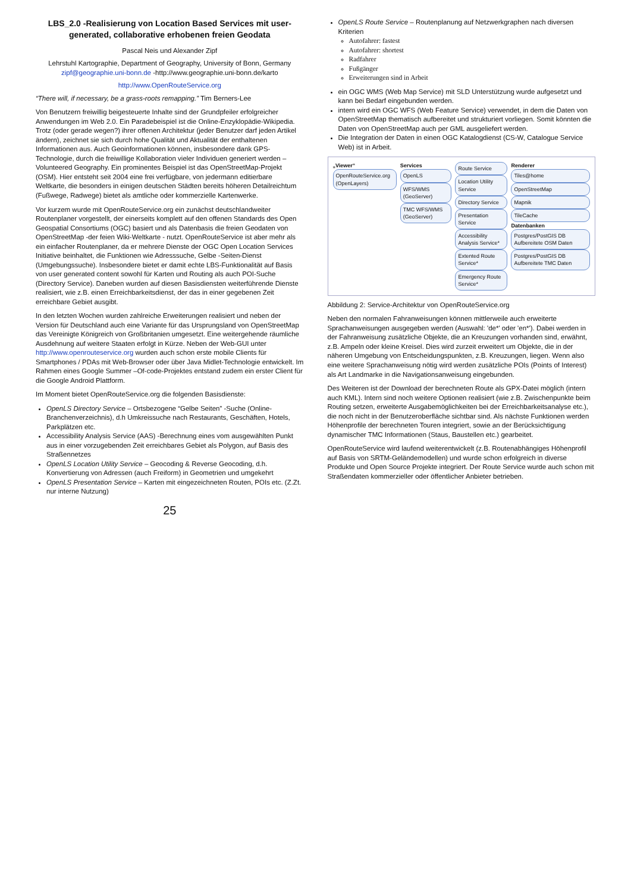LBS_2.0 -Realisierung von Location Based Services mit user-generated, collaborative erhobenen freien Geodata
Pascal Neis und Alexander Zipf
Lehrstuhl Kartographie, Department of Geography, University of Bonn, Germany
zipf@geographie.uni-bonn.de -http://www.geographie.uni-bonn.de/karto
http://www.OpenRouteService.org
“There will, if necessary, be a grass-roots remapping.” Tim Berners-Lee
Von Benutzern freiwillig beigesteuerte Inhalte sind der Grundpfeiler erfolgreicher Anwendungen im Web 2.0. Ein Paradebeispiel ist die Online-Enzyklopädie-Wikipedia. Trotz (oder gerade wegen?) ihrer offenen Architektur (jeder Benutzer darf jeden Artikel ändern), zeichnet sie sich durch hohe Qualität und Aktualität der enthaltenen Informationen aus. Auch Geoinformationen können, insbesondere dank GPS-Technologie, durch die freiwillige Kollaboration vieler Individuen generiert werden – Volunteered Geography. Ein prominentes Beispiel ist das OpenStreetMap-Projekt (OSM). Hier entsteht seit 2004 eine frei verfügbare, von jedermann editierbare Weltkarte, die besonders in einigen deutschen Städten bereits höheren Detailreichtum (Fußwege, Radwege) bietet als amtliche oder kommerzielle Kartenwerke.
Vor kurzem wurde mit OpenRouteService.org ein zunächst deutschlandweiter Routenplaner vorgestellt, der einerseits komplett auf den offenen Standards des Open Geospatial Consortiums (OGC) basiert und als Datenbasis die freien Geodaten von OpenStreetMap -der feien Wiki-Weltkarte - nutzt. OpenRouteService ist aber mehr als ein einfacher Routenplaner, da er mehrere Dienste der OGC Open Location Services Initiative beinhaltet, die Funktionen wie Adresssuche, Gelbe -Seiten-Dienst (Umgebungssuche). Insbesondere bietet er damit echte LBS-Funktionalität auf Basis von user generated content sowohl für Karten und Routing als auch POI-Suche (Directory Service). Daneben wurden auf diesen Basisdiensten weiterführende Dienste realisiert, wie z.B. einen Erreichbarkeitsdienst, der das in einer gegebenen Zeit erreichbare Gebiet ausgibt.
In den letzten Wochen wurden zahlreiche Erweiterungen realisiert und neben der Version für Deutschland auch eine Variante für das Ursprungsland von OpenStreetMap das Vereinigte Königreich von Großbritanien umgesetzt. Eine weitergehende räumliche Ausdehnung auf weitere Staaten erfolgt in Kürze. Neben der Web-GUI unter http://www.openrouteservice.org wurden auch schon erste mobile Clients für Smartphones / PDAs mit Web-Browser oder über Java Midlet-Technologie entwickelt. Im Rahmen eines Google Summer –Of-code-Projektes entstand zudem ein erster Client für die Google Android Plattform.
Im Moment bietet OpenRouteService.org die folgenden Basisdienste:
OpenLS Directory Service – Ortsbezogene “Gelbe Seiten” -Suche (Online-Branchenverzeichnis), d.h Umkreissuche nach Restaurants, Geschäften, Hotels, Parkplätzen etc.
Accessibility Analysis Service (AAS) -Berechnung eines vom ausgewählten Punkt aus in einer vorzugebenden Zeit erreichbares Gebiet als Polygon, auf Basis des Straßennetzes
OpenLS Location Utility Service – Geocoding & Reverse Geocoding, d.h. Konvertierung von Adressen (auch Freiform) in Geometrien und umgekehrt
OpenLS Presentation Service – Karten mit eingezeichneten Routen, POIs etc. (Z.Zt. nur interne Nutzung)
25
OpenLS Route Service – Routenplanung auf Netzwerkgraphen nach diversen Kriterien
Autofahrer: fastest
Autofahrer: shortest
Radfahrer
Fußgänger
Erweiterungen sind in Arbeit
ein OGC WMS (Web Map Service) mit SLD Unterstützung wurde aufgesetzt und kann bei Bedarf eingebunden werden.
intern wird ein OGC WFS (Web Feature Service) verwendet, in dem die Daten von OpenStreetMap thematisch aufbereitet und strukturiert vorliegen. Somit könnten die Daten von OpenStreetMap auch per GML ausgeliefert werden.
Die Integration der Daten in einen OGC Katalogdienst (CS-W, Catalogue Service Web) ist in Arbeit.
„Viewer“
OpenRouteService.org (OpenLayers)
Services
OpenLS
WFS/WMS (GeoServer)
TMC WFS/WMS (GeoServer)
Route Service
Location Utility Service
Directory Service
Presentation Service
Accessibility Analysis Service*
Extented Route Service*
Emergency Route Service*
Renderer
Tiles@home
OpenStreetMap
Mapnik
TileCache
Datenbanken
Postgres/PostGIS DB Aufbereitete OSM Daten
Postgres/PostGIS DB Aufbereitete TMC Daten
Abbildung 2: Service-Architektur von OpenRouteService.org
Neben den normalen Fahranweisungen können mittlerweile auch erweiterte Sprachanweisungen ausgegeben werden (Auswahl: 'de*' oder 'en*'). Dabei werden in der Fahranweisung zusätzliche Objekte, die an Kreuzungen vorhanden sind, erwähnt, z.B. Ampeln oder kleine Kreisel. Dies wird zurzeit erweitert um Objekte, die in der näheren Umgebung von Entscheidungspunkten, z.B. Kreuzungen, liegen. Wenn also eine weitere Sprachanweisung nötig wird werden zusätzliche POIs (Points of Interest) als Art Landmarke in die Navigationsanweisung eingebunden.
Des Weiteren ist der Download der berechneten Route als GPX-Datei möglich (intern auch KML). Intern sind noch weitere Optionen realisiert (wie z.B. Zwischenpunkte beim Routing setzen, erweiterte Ausgabemöglichkeiten bei der Erreichbarkeitsanalyse etc.), die noch nicht in der Benutzeroberfläche sichtbar sind. Als nächste Funktionen werden Höhenprofile der berechneten Touren integriert, sowie an der Berücksichtigung dynamischer TMC Informationen (Staus, Baustellen etc.) gearbeitet.
OpenRouteService wird laufend weiterentwickelt (z.B. Routenabhängiges Höhenprofil auf Basis von SRTM-Geländemodellen) und wurde schon erfolgreich in diverse Produkte und Open Source Projekte integriert. Der Route Service wurde auch schon mit Straßendaten kommerzieller oder öffentlicher Anbieter betrieben.